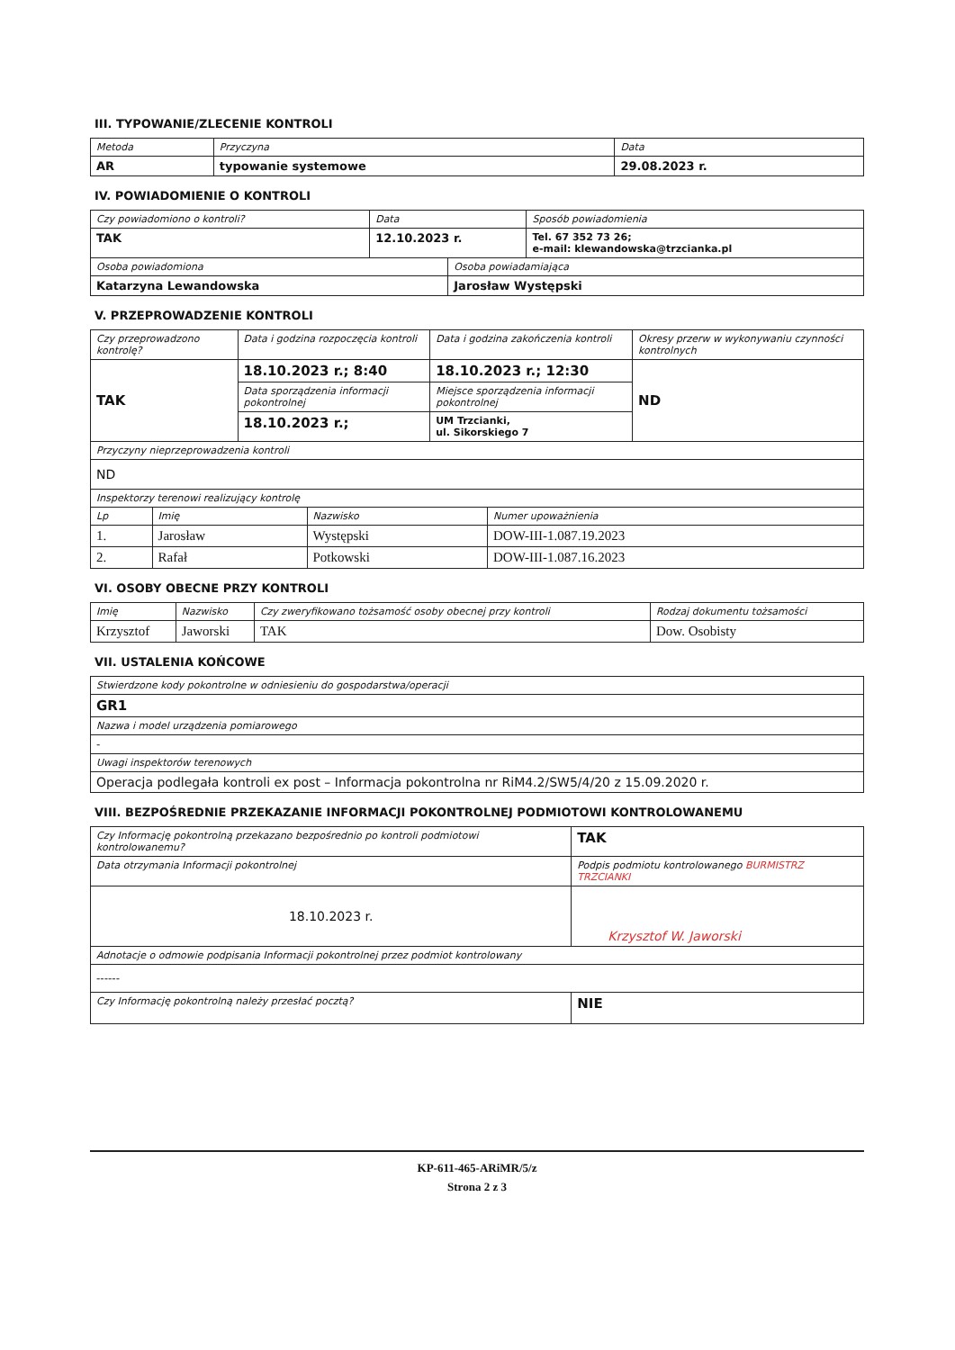III. TYPOWANIE/ZLECENIE KONTROLI
| Metoda | Przyczyna | Data |
| AR | typowanie systemowe | 29.08.2023 r. |
IV. POWIADOMIENIE O KONTROLI
| Czy powiadomiono o kontroli? | Data | | Sposób powiadomienia |
| TAK | 12.10.2023 r. | | Tel. 67 352 73 26; e-mail: klewandowska@trzcianka.pl |
| Osoba powiadomiona | | Osoba powiadamiająca | |
| Katarzyna Lewandowska | | Jarosław Występski | |
V. PRZEPROWADZENIE KONTROLI
| Czy przeprowadzono kontrolę? | Data i godzina rozpoczęcia kontroli | Data i godzina zakończenia kontroli | Okresy przerw w wykonywaniu czynności kontrolnych |
| TAK | 18.10.2023 r.; 8:40 | 18.10.2023 r.; 12:30 | ND |
| | Data sporządzenia informacji pokontrolnej | Miejsce sporządzenia informacji pokontrolnej | |
| | 18.10.2023 r.; | UM Trzcianki, ul. Sikorskiego 7 | |
| Przyczyny nieprzeprowadzenia kontroli | | | |
| ND | | | |
| Inspektorzy terenowi realizujący kontrolę | | | |
| Lp | Imię | Nazwisko | Numer upoważnienia |
| 1. | Jarosław | Występski | DOW-III-1.087.19.2023 |
| 2. | Rafał | Potkowski | DOW-III-1.087.16.2023 |
VI. OSOBY OBECNE PRZY KONTROLI
| Imię | Nazwisko | Czy zweryfikowano tożsamość osoby obecnej przy kontroli | Rodzaj dokumentu tożsamości |
| Krzysztof | Jaworski | TAK | Dow. Osobisty |
VII. USTALENIA KOŃCOWE
| Stwierdzone kody pokontrolne w odniesieniu do gospodarstwa/operacji |
| GR1 |
| Nazwa i model urządzenia pomiarowego |
| - |
| Uwagi inspektorów terenowych |
| Operacja podlegała kontroli ex post – Informacja pokontrolna nr RiM4.2/SW5/4/20 z 15.09.2020 r. |
VIII. BEZPOŚREDNIE PRZEKAZANIE INFORMACJI POKONTROLNEJ PODMIOTOWI KONTROLOWANEMU
| Czy Informację pokontrolną przekazano bezpośrednio po kontroli podmiotowi kontrolowanemu? | TAK |
| Data otrzymania Informacji pokontrolnej | Podpis podmiotu kontrolowanego BURMISTRZ TRZCIANKI |
| 18.10.2023 r. | Krzysztof W. Jaworski |
| Adnotacje o odmowie podpisania Informacji pokontrolnej przez podmiot kontrolowany | |
| ------ | |
| Czy Informację pokontrolną należy przesłać pocztą? | NIE |
KP-611-465-ARiMR/5/z
Strona 2 z 3